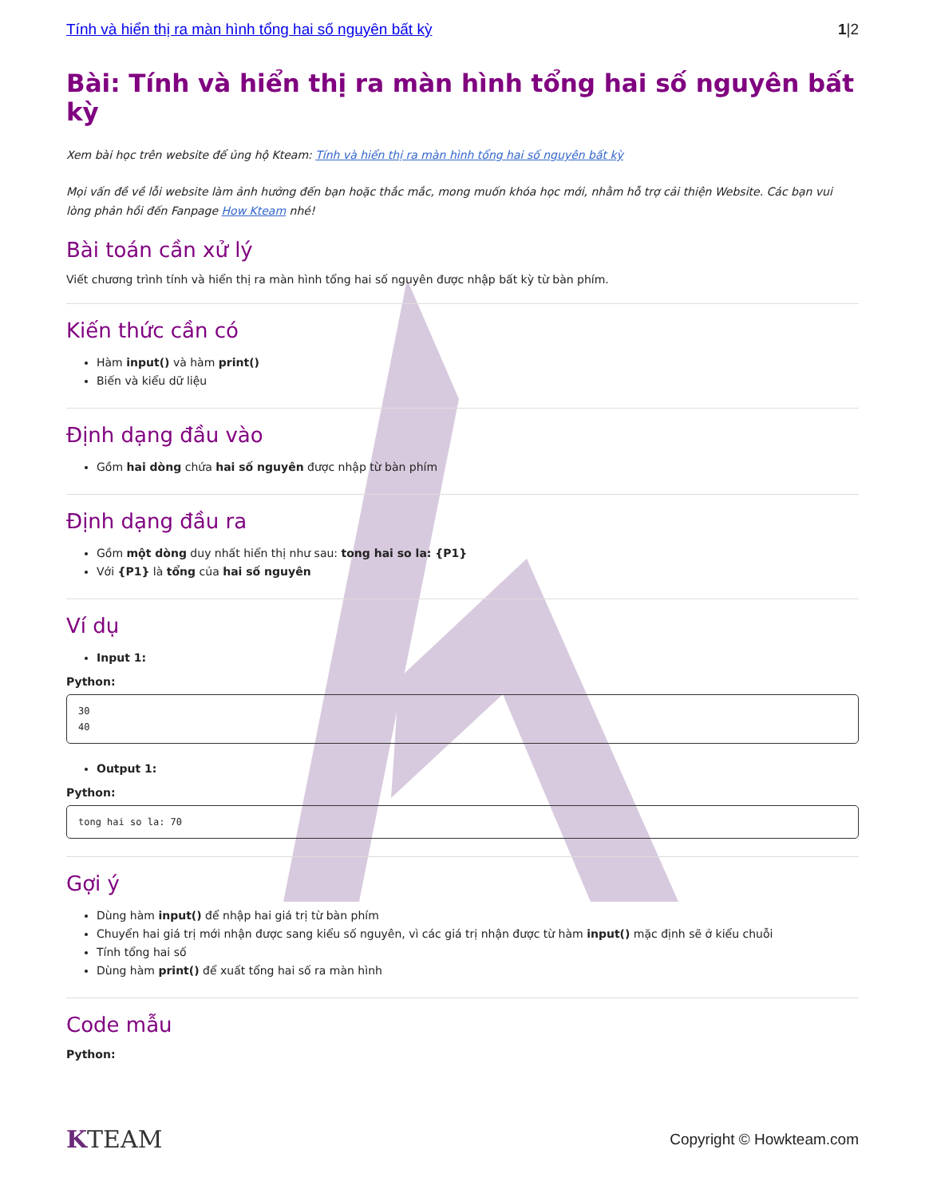Tính và hiển thị ra màn hình tổng hai số nguyên bất kỳ 1|2
Bài: Tính và hiển thị ra màn hình tổng hai số nguyên bất kỳ
Xem bài học trên website để ủng hộ Kteam: Tính và hiển thị ra màn hình tổng hai số nguyên bất kỳ
Mọi vấn đề về lỗi website làm ảnh hưởng đến bạn hoặc thắc mắc, mong muốn khóa học mới, nhằm hỗ trợ cải thiện Website. Các bạn vui lòng phản hồi đến Fanpage How Kteam nhé!
Bài toán cần xử lý
Viết chương trình tính và hiển thị ra màn hình tổng hai số nguyên được nhập bất kỳ từ bàn phím.
Kiến thức cần có
Hàm input() và hàm print()
Biến và kiểu dữ liệu
Định dạng đầu vào
Gồm hai dòng chứa hai số nguyên được nhập từ bàn phím
Định dạng đầu ra
Gồm một dòng duy nhất hiển thị như sau: tong hai so la: {P1}
Với {P1} là tổng của hai số nguyên
Ví dụ
Input 1:
Python:
30
40
Output 1:
Python:
tong hai so la: 70
Gợi ý
Dùng hàm input() để nhập hai giá trị từ bàn phím
Chuyển hai giá trị mới nhận được sang kiểu số nguyên, vì các giá trị nhận được từ hàm input() mặc định sẽ ở kiểu chuỗi
Tính tổng hai số
Dùng hàm print() để xuất tổng hai số ra màn hình
Code mẫu
Python:
KTEAM Copyright © Howkteam.com